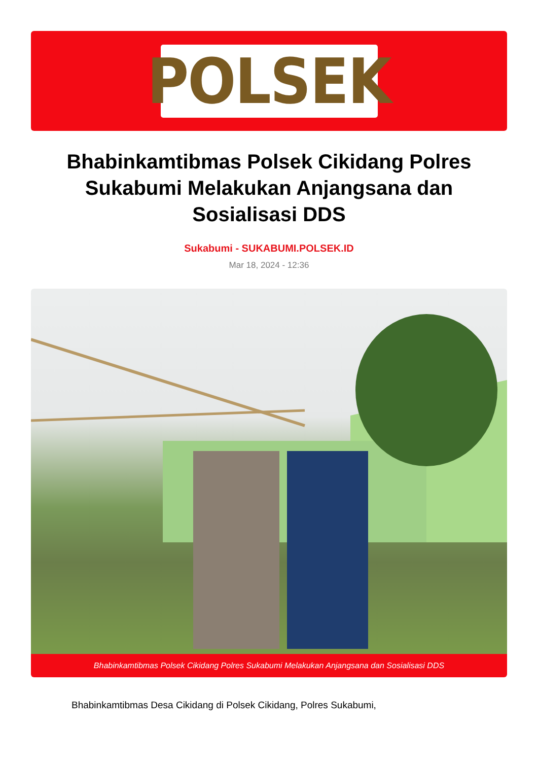POLSEK
Bhabinkamtibmas Polsek Cikidang Polres Sukabumi Melakukan Anjangsana dan Sosialisasi DDS
Sukabumi - SUKABUMI.POLSEK.ID
Mar 18, 2024 - 12:36
Bhabinkamtibmas Polsek Cikidang Polres Sukabumi Melakukan Anjangsana dan Sosialisasi DDS
Bhabinkamtibmas Desa Cikidang di Polsek Cikidang, Polres Sukabumi,